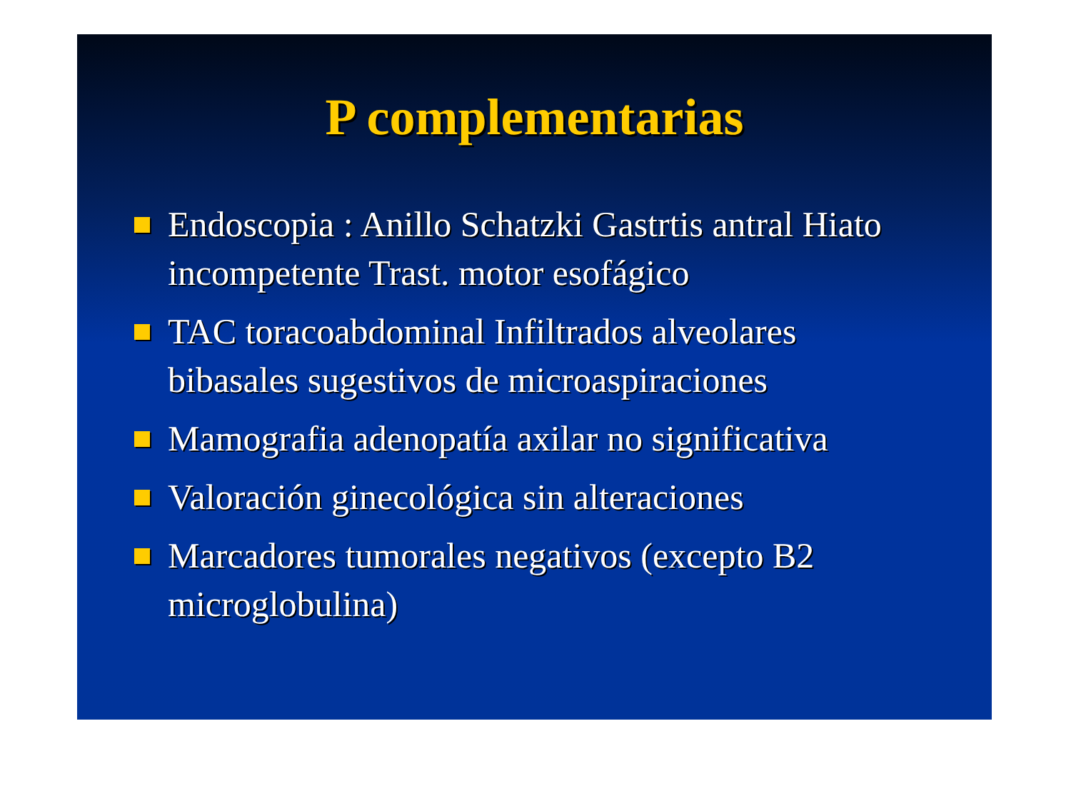P complementarias
Endoscopia : Anillo Schatzki Gastrtis antral Hiato incompetente Trast. motor esofágico
TAC toracoabdominal Infiltrados alveolares bibasales sugestivos de microaspiraciones
Mamografia adenopatía axilar no significativa
Valoración ginecológica sin alteraciones
Marcadores tumorales negativos (excepto B2 microglobulina)